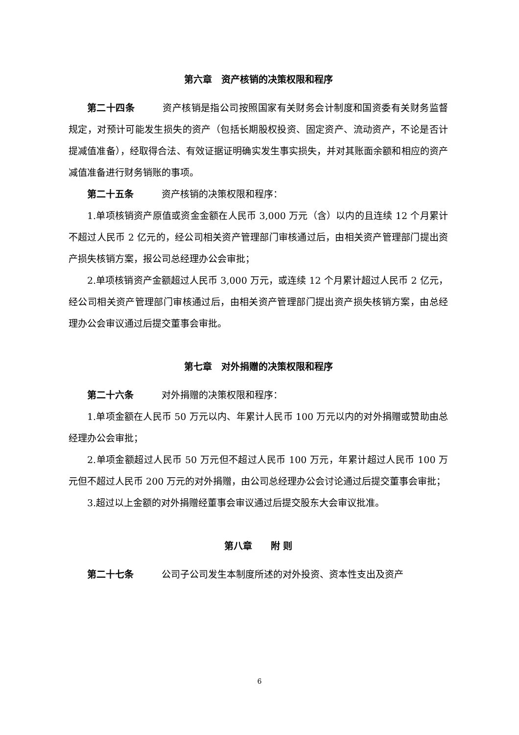第六章　资产核销的决策权限和程序
第二十四条 资产核销是指公司按照国家有关财务会计制度和国资委有关财务监督规定，对预计可能发生损失的资产（包括长期股权投资、固定资产、流动资产，不论是否计提减值准备），经取得合法、有效证据证明确实发生事实损失，并对其账面余额和相应的资产减值准备进行财务销账的事项。
第二十五条 资产核销的决策权限和程序：
1.单项核销资产原值或资金金额在人民币 3,000 万元（含）以内的且连续 12 个月累计不超过人民币 2 亿元的，经公司相关资产管理部门审核通过后，由相关资产管理部门提出资产损失核销方案，报公司总经理办公会审批；
2.单项核销资产金额超过人民币 3,000 万元，或连续 12 个月累计超过人民币 2 亿元，经公司相关资产管理部门审核通过后，由相关资产管理部门提出资产损失核销方案，由总经理办公会审议通过后提交董事会审批。
第七章　对外捐赠的决策权限和程序
第二十六条 对外捐赠的决策权限和程序：
1.单项金额在人民币 50 万元以内、年累计人民币 100 万元以内的对外捐赠或赞助由总经理办公会审批；
2.单项金额超过人民币 50 万元但不超过人民币 100 万元，年累计超过人民币 100 万元但不超过人民币 200 万元的对外捐赠，由公司总经理办公会讨论通过后提交董事会审批；
3.超过以上金额的对外捐赠经董事会审议通过后提交股东大会审议批准。
第八章　　附 则
第二十七条 公司子公司发生本制度所述的对外投资、资本性支出及资产
6